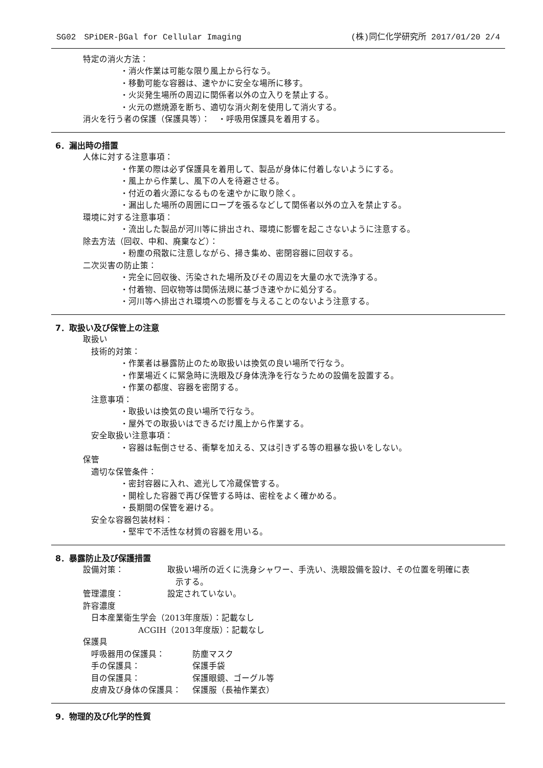SG02　SPiDER-βGal for Cellular Imaging (株)同仁化学研究所 2017/01/20 2/4
特定の消火方法：
・消火作業は可能な限り風上から行なう。
・移動可能な容器は、速やかに安全な場所に移す。
・火災発生場所の周辺に関係者以外の立入りを禁止する。
・火元の燃焼源を断ち、適切な消火剤を使用して消火する。
消火を行う者の保護（保護具等）：　・呼吸用保護具を着用する。
6．漏出時の措置
人体に対する注意事項：
・作業の際は必ず保護具を着用して、製品が身体に付着しないようにする。
・風上から作業し、風下の人を待避させる。
・付近の着火源になるものを速やかに取り除く。
・漏出した場所の周囲にロープを張るなどして関係者以外の立入を禁止する。
環境に対する注意事項：
・流出した製品が河川等に排出され、環境に影響を起こさないように注意する。
除去方法（回収、中和、廃棄など）：
・粉塵の飛散に注意しながら、掃き集め、密閉容器に回収する。
二次災害の防止策：
・完全に回収後、汚染された場所及びその周辺を大量の水で洗浄する。
・付着物、回収物等は関係法規に基づき速やかに処分する。
・河川等へ排出され環境への影響を与えることのないよう注意する。
7．取扱い及び保管上の注意
取扱い
技術的対策：
・作業者は暴露防止のため取扱いは換気の良い場所で行なう。
・作業場近くに緊急時に洗眼及び身体洗浄を行なうための設備を設置する。
・作業の都度、容器を密閉する。
注意事項：
・取扱いは換気の良い場所で行なう。
・屋外での取扱いはできるだけ風上から作業する。
安全取扱い注意事項：
・容器は転倒させる、衝撃を加える、又は引きずる等の粗暴な扱いをしない。
保管
適切な保管条件：
・密封容器に入れ、遮光して冷蔵保管する。
・開栓した容器で再び保管する時は、密栓をよく確かめる。
・長期間の保管を避ける。
安全な容器包装材料：
・堅牢で不活性な材質の容器を用いる。
8．暴露防止及び保護措置
設備対策： 取扱い場所の近くに洗身シャワー、手洗い、洗眼設備を設け、その位置を明確に表
　示する。
管理濃度： 設定されていない。
許容濃度
日本産業衛生学会（2013年度版）：記載なし
ACGIH（2013年度版）：記載なし
保護具
呼吸器用の保護具： 防塵マスク
手の保護具： 保護手袋
目の保護具： 保護眼鏡、ゴーグル等
皮膚及び身体の保護具： 保護服（長袖作業衣）
9．物理的及び化学的性質